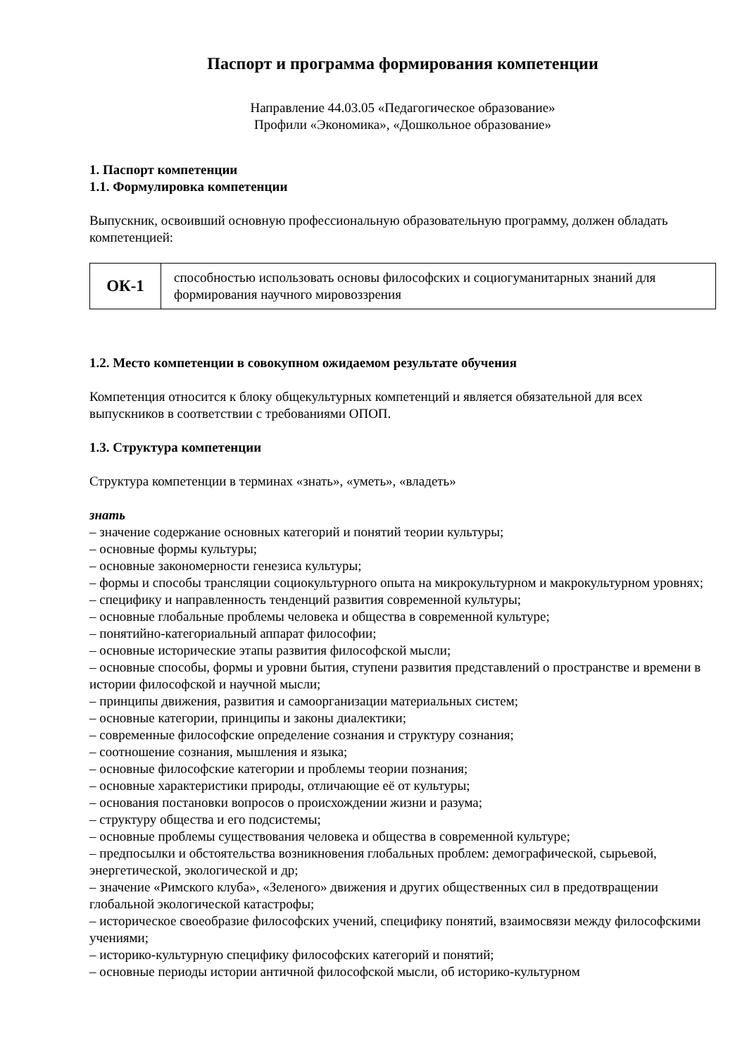Паспорт и программа формирования компетенции
Направление 44.03.05 «Педагогическое образование»
Профили «Экономика», «Дошкольное образование»
1. Паспорт компетенции
1.1. Формулировка компетенции
Выпускник, освоивший основную профессиональную образовательную программу, должен обладать компетенцией:
| ОК-1 | способностью использовать основы философских и социогуманитарных знаний для формирования научного мировоззрения |
1.2. Место компетенции в совокупном ожидаемом результате обучения
Компетенция относится к блоку общекультурных компетенций и является обязательной для всех выпускников в соответствии с требованиями ОПОП.
1.3. Структура компетенции
Структура компетенции в терминах «знать», «уметь», «владеть»
знать
– значение содержание основных категорий и понятий теории культуры;
– основные формы культуры;
– основные закономерности генезиса культуры;
– формы и способы трансляции социокультурного опыта на микрокультурном и макрокультурном уровнях;
– специфику и направленность тенденций развития современной культуры;
– основные глобальные проблемы человека и общества в современной культуре;
– понятийно-категориальный аппарат философии;
– основные исторические этапы развития философской мысли;
– основные способы, формы и уровни бытия, ступени развития представлений о пространстве и времени в истории философской и научной мысли;
– принципы движения, развития и самоорганизации материальных систем;
– основные категории, принципы и законы диалектики;
– современные философские определение сознания и структуру сознания;
– соотношение сознания, мышления и языка;
– основные философские категории и проблемы теории познания;
– основные характеристики природы, отличающие её от культуры;
– основания постановки вопросов о происхождении жизни и разума;
– структуру общества и его подсистемы;
– основные проблемы существования человека и общества в современной культуре;
– предпосылки и обстоятельства возникновения глобальных проблем: демографической, сырьевой, энергетической, экологической и др;
– значение «Римского клуба», «Зеленого» движения и других общественных сил в предотвращении глобальной экологической катастрофы;
– историческое своеобразие философских учений, специфику понятий, взаимосвязи между философскими учениями;
– историко-культурную специфику философских категорий и понятий;
– основные периоды истории античной философской мысли, об историко-культурном